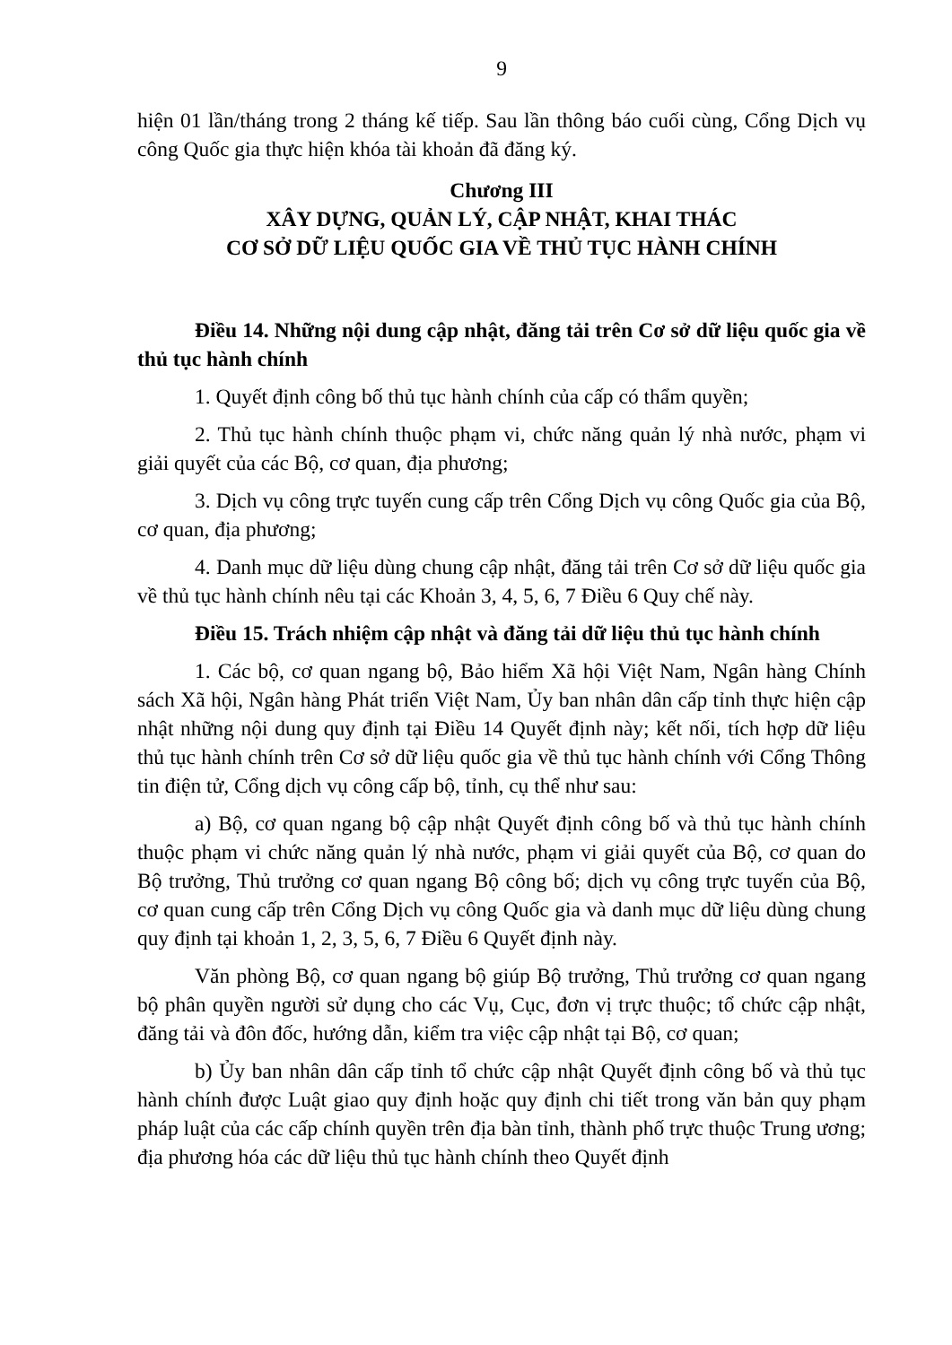9
hiện 01 lần/tháng trong 2 tháng kế tiếp. Sau lần thông báo cuối cùng, Cổng Dịch vụ công Quốc gia thực hiện khóa tài khoản đã đăng ký.
Chương III
XÂY DỰNG, QUẢN LÝ, CẬP NHẬT, KHAI THÁC
CƠ SỞ DỮ LIỆU QUỐC GIA VỀ THỦ TỤC HÀNH CHÍNH
Điều 14. Những nội dung cập nhật, đăng tải trên Cơ sở dữ liệu quốc gia về thủ tục hành chính
1. Quyết định công bố thủ tục hành chính của cấp có thẩm quyền;
2. Thủ tục hành chính thuộc phạm vi, chức năng quản lý nhà nước, phạm vi giải quyết của các Bộ, cơ quan, địa phương;
3. Dịch vụ công trực tuyến cung cấp trên Cổng Dịch vụ công Quốc gia của Bộ, cơ quan, địa phương;
4. Danh mục dữ liệu dùng chung cập nhật, đăng tải trên Cơ sở dữ liệu quốc gia về thủ tục hành chính nêu tại các Khoản 3, 4, 5, 6, 7 Điều 6 Quy chế này.
Điều 15. Trách nhiệm cập nhật và đăng tải dữ liệu thủ tục hành chính
1. Các bộ, cơ quan ngang bộ, Bảo hiểm Xã hội Việt Nam, Ngân hàng Chính sách Xã hội, Ngân hàng Phát triển Việt Nam, Ủy ban nhân dân cấp tỉnh thực hiện cập nhật những nội dung quy định tại Điều 14 Quyết định này; kết nối, tích hợp dữ liệu thủ tục hành chính trên Cơ sở dữ liệu quốc gia về thủ tục hành chính với Cổng Thông tin điện tử, Cổng dịch vụ công cấp bộ, tỉnh, cụ thể như sau:
a) Bộ, cơ quan ngang bộ cập nhật Quyết định công bố và thủ tục hành chính thuộc phạm vi chức năng quản lý nhà nước, phạm vi giải quyết của Bộ, cơ quan do Bộ trưởng, Thủ trưởng cơ quan ngang Bộ công bố; dịch vụ công trực tuyến của Bộ, cơ quan cung cấp trên Cổng Dịch vụ công Quốc gia và danh mục dữ liệu dùng chung quy định tại khoản 1, 2, 3, 5, 6, 7 Điều 6 Quyết định này.
Văn phòng Bộ, cơ quan ngang bộ giúp Bộ trưởng, Thủ trưởng cơ quan ngang bộ phân quyền người sử dụng cho các Vụ, Cục, đơn vị trực thuộc; tổ chức cập nhật, đăng tải và đôn đốc, hướng dẫn, kiểm tra việc cập nhật tại Bộ, cơ quan;
b) Ủy ban nhân dân cấp tỉnh tổ chức cập nhật Quyết định công bố và thủ tục hành chính được Luật giao quy định hoặc quy định chi tiết trong văn bản quy phạm pháp luật của các cấp chính quyền trên địa bàn tỉnh, thành phố trực thuộc Trung ương; địa phương hóa các dữ liệu thủ tục hành chính theo Quyết định